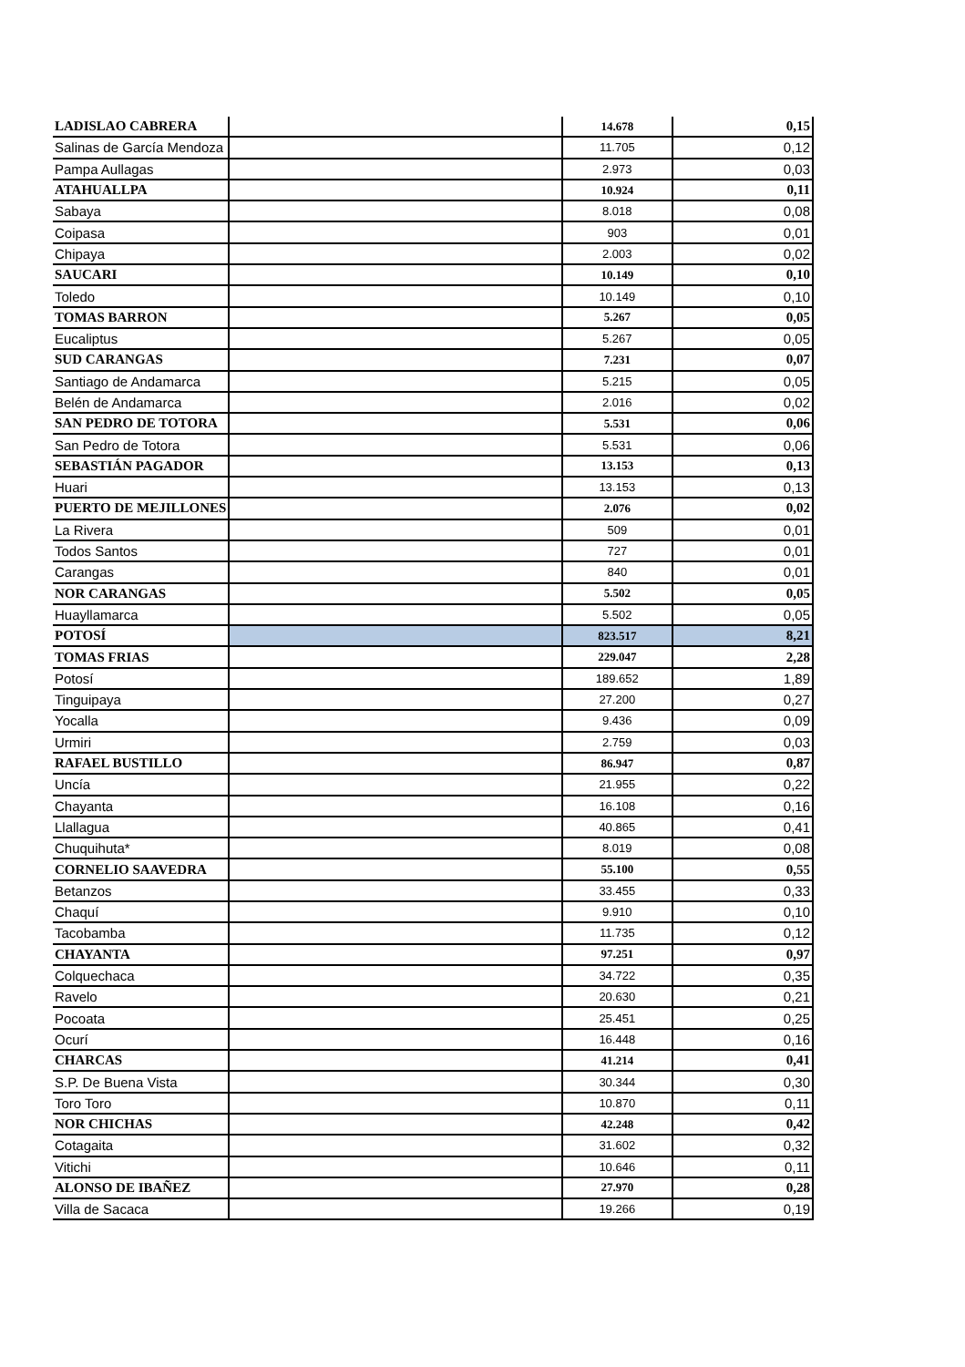| LADISLAO CABRERA | | 14.678 | 0,15 |
| Salinas de García Mendoza | | 11.705 | 0,12 |
| Pampa Aullagas | | 2.973 | 0,03 |
| ATAHUALLPA | | 10.924 | 0,11 |
| Sabaya | | 8.018 | 0,08 |
| Coipasa | | 903 | 0,01 |
| Chipaya | | 2.003 | 0,02 |
| SAUCARI | | 10.149 | 0,10 |
| Toledo | | 10.149 | 0,10 |
| TOMAS BARRON | | 5.267 | 0,05 |
| Eucaliptus | | 5.267 | 0,05 |
| SUD CARANGAS | | 7.231 | 0,07 |
| Santiago de Andamarca | | 5.215 | 0,05 |
| Belén de Andamarca | | 2.016 | 0,02 |
| SAN PEDRO DE TOTORA | | 5.531 | 0,06 |
| San Pedro de Totora | | 5.531 | 0,06 |
| SEBASTIÁN PAGADOR | | 13.153 | 0,13 |
| Huari | | 13.153 | 0,13 |
| PUERTO DE MEJILLONES | | 2.076 | 0,02 |
| La Rivera | | 509 | 0,01 |
| Todos Santos | | 727 | 0,01 |
| Carangas | | 840 | 0,01 |
| NOR CARANGAS | | 5.502 | 0,05 |
| Huayllamarca | | 5.502 | 0,05 |
| POTOSÍ | | 823.517 | 8,21 |
| TOMAS FRIAS | | 229.047 | 2,28 |
| Potosí | | 189.652 | 1,89 |
| Tinguipaya | | 27.200 | 0,27 |
| Yocalla | | 9.436 | 0,09 |
| Urmiri | | 2.759 | 0,03 |
| RAFAEL BUSTILLO | | 86.947 | 0,87 |
| Uncía | | 21.955 | 0,22 |
| Chayanta | | 16.108 | 0,16 |
| Llallagua | | 40.865 | 0,41 |
| Chuquihuta* | | 8.019 | 0,08 |
| CORNELIO SAAVEDRA | | 55.100 | 0,55 |
| Betanzos | | 33.455 | 0,33 |
| Chaquí | | 9.910 | 0,10 |
| Tacobamba | | 11.735 | 0,12 |
| CHAYANTA | | 97.251 | 0,97 |
| Colquechaca | | 34.722 | 0,35 |
| Ravelo | | 20.630 | 0,21 |
| Pocoata | | 25.451 | 0,25 |
| Ocurí | | 16.448 | 0,16 |
| CHARCAS | | 41.214 | 0,41 |
| S.P. De Buena Vista | | 30.344 | 0,30 |
| Toro Toro | | 10.870 | 0,11 |
| NOR CHICHAS | | 42.248 | 0,42 |
| Cotagaita | | 31.602 | 0,32 |
| Vitichi | | 10.646 | 0,11 |
| ALONSO DE IBAÑEZ | | 27.970 | 0,28 |
| Villa de Sacaca | | 19.266 | 0,19 |